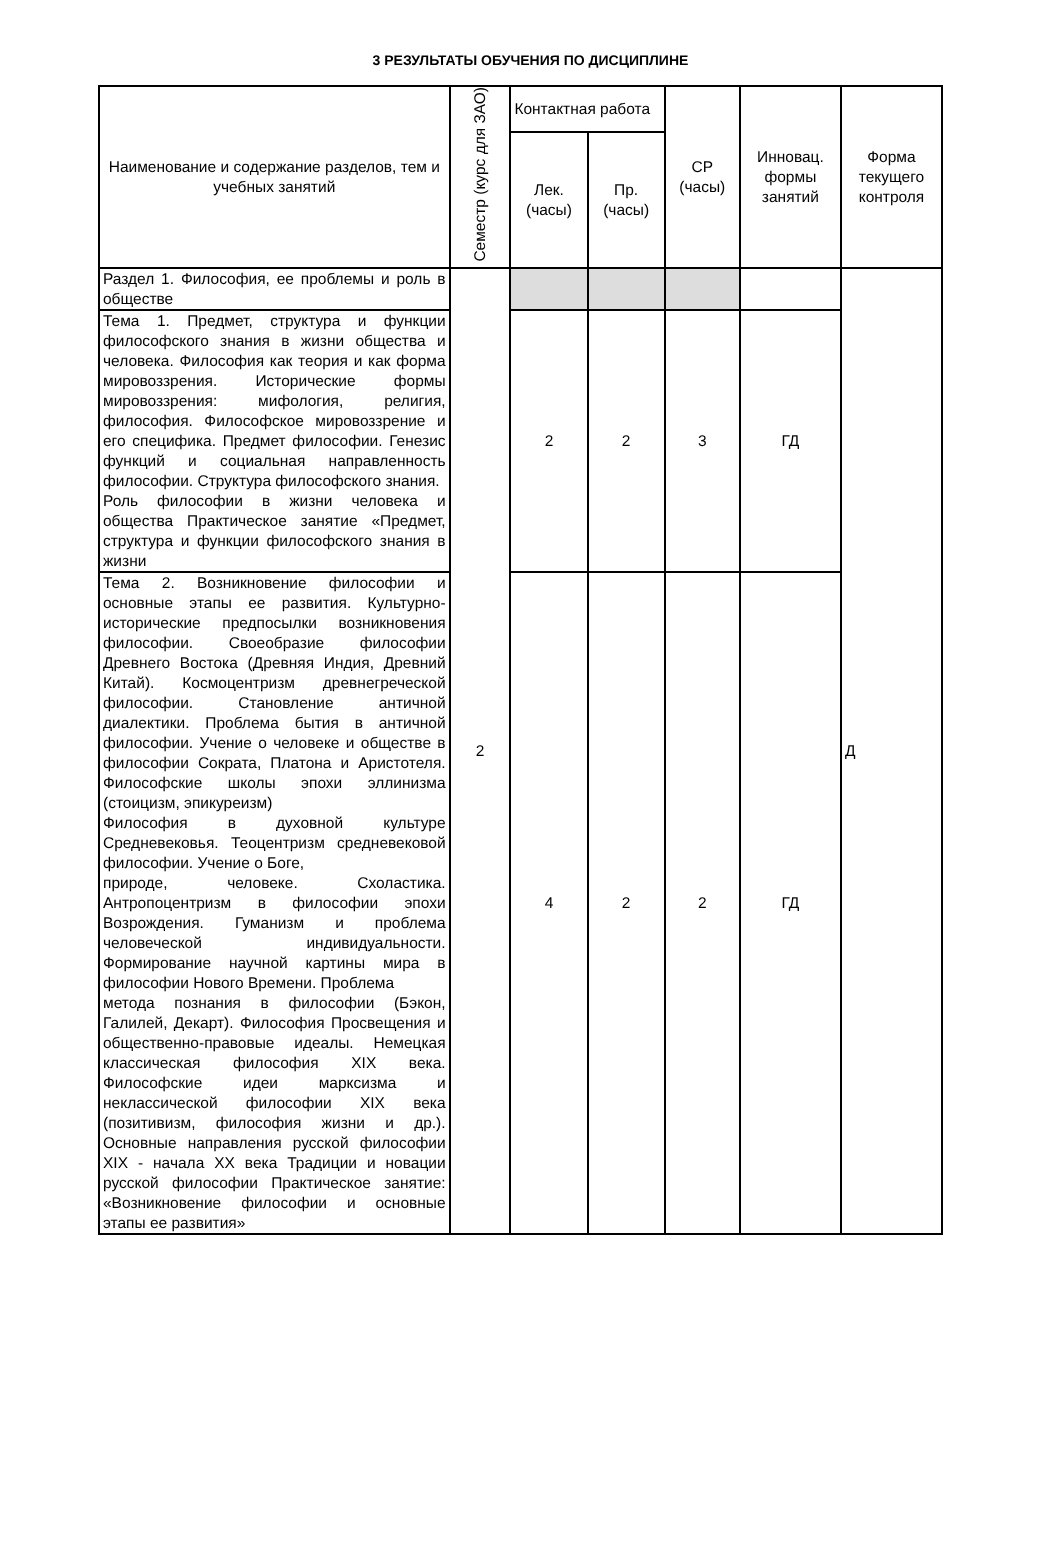3 РЕЗУЛЬТАТЫ ОБУЧЕНИЯ ПО ДИСЦИПЛИНЕ
| Наименование и содержание разделов, тем и учебных занятий | Семестр (курс для ЗАО) | Контактная работа | | СР (часы) | Инновац. формы занятий | Форма текущего контроля |
| --- | --- | --- | --- | --- | --- | --- |
| | | Лек. (часы) | Пр. (часы) | | | |
| Раздел 1. Философия, ее проблемы и роль в обществе | 2 | | | | | Д |
| Тема 1. Предмет, структура и функции философского знания в жизни общества и человека. Философия как теория и как форма мировоззрения. Исторические формы мировоззрения: мифология, религия, философия. Философское мировоззрение и его специфика. Предмет философии. Генезис функций и социальная направленность философии. Структура философского знания. Роль философии в жизни человека и общества Практическое занятие «Предмет, структура и функции философского знания в жизни | | 2 | 2 | 3 | ГД | |
| Тема 2. Возникновение философии и основные этапы ее развития. Культурно-исторические предпосылки возникновения философии. Своеобразие философии Древнего Востока (Древняя Индия, Древний Китай). Космоцентризм древнегреческой философии. Становление античной диалектики. Проблема бытия в античной философии. Учение о человеке и обществе в философии Сократа, Платона и Аристотеля. Философские школы эпохи эллинизма (стоицизм, эпикуреизм) Философия в духовной культуре Средневековья. Теоцентризм средневековой философии. Учение о Боге, природе, человеке. Схоластика. Антропоцентризм в философии эпохи Возрождения. Гуманизм и проблема человеческой индивидуальности. Формирование научной картины мира в философии Нового Времени. Проблема метода познания в философии (Бэкон, Галилей, Декарт). Философия Просвещения и общественно-правовые идеалы. Немецкая классическая философия XIX века. Философские идеи марксизма и неклассической философии XIX века (позитивизм, философия жизни и др.). Основные направления русской философии XIX - начала XX века Традиции и новации русской философии Практическое занятие: «Возникновение философии и основные этапы ее развития» | | 4 | 2 | 2 | ГД | |